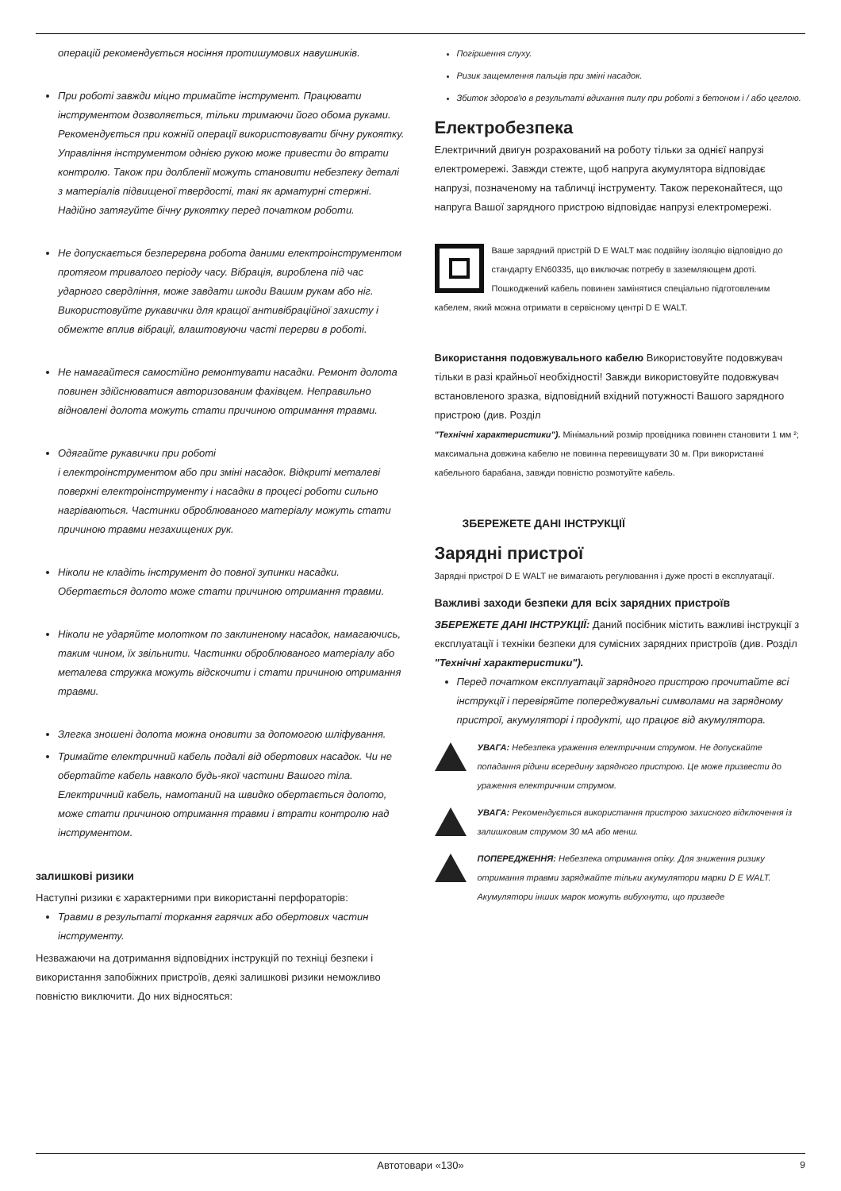операцій рекомендується носіння протишумових навушників.
При роботі завжди міцно тримайте інструмент. Працювати інструментом дозволяється, тільки тримаючи його обома руками. Рекомендується при кожній операції використовувати бічну рукоятку. Управління інструментом однією рукою може привести до втрати контролю. Також при долбленії можуть становити небезпеку деталі з матеріалів підвищеної твердості, такі як арматурні стержні. Надійно затягуйте бічну рукоятку перед початком роботи.
Не допускається безперервна робота даними електроінструментом протягом тривалого періоду часу. Вібрація, вироблена під час ударного свердління, може завдати шкоди Вашим рукам або ніг. Використовуйте рукавички для кращої антивібраційної захисту і обмежте вплив вібрації, влаштовуючи часті перерви в роботі.
Не намагайтеся самостійно ремонтувати насадки. Ремонт долота повинен здійснюватися авторизованим фахівцем. Неправильно відновлені долота можуть стати причиною отримання травми.
Одягайте рукавички при роботі
і електроінструментом або при зміні насадок. Відкриті металеві поверхні електроінструменту і насадки в процесі роботи сильно нагріваються. Частинки оброблюваного матеріалу можуть стати причиною травми незахищених рук.
Ніколи не кладіть інструмент до повної зупинки насадки. Обертається долото може стати причиною отримання травми.
Ніколи не ударяйте молотком по заклиненому насадок, намагаючись, таким чином, їх звільнити. Частинки оброблюваного матеріалу або металева стружка можуть відскочити і стати причиною отримання травми.
Злегка зношені долота можна оновити за допомогою шліфування.
Тримайте електричний кабель подалі від обертових насадок. Чи не обертайте кабель навколо будь-якої частини Вашого тіла. Електричний кабель, намотаний на швидко обертається долото, може стати причиною отримання травми і втрати контролю над інструментом.
залишкові ризики
Наступні ризики є характерними при використанні перфораторів:
Травми в результаті торкання гарячих або обертових частин інструменту.
Незважаючи на дотримання відповідних інструкцій по техніці безпеки і використання запобіжних пристроїв, деякі залишкові ризики неможливо повністю виключити. До них відносяться:
Погіршення слуху.
Ризик защемлення пальців при зміні насадок.
Збиток здоров'ю в результаті вдихання пилу при роботі з бетоном і / або цеглою.
Електробезпека
Електричний двигун розрахований на роботу тільки за однієї напрузі електромережі. Завжди стежте, щоб напруга акумулятора відповідає напрузі, позначеному на табличці інструменту. Також переконайтеся, що напруга Вашої зарядного пристрою відповідає напрузі електромережі.
Ваше зарядний пристрій D E WALT має подвійну ізоляцію відповідно до стандарту EN60335, що виключає потребу в заземляющем дроті. Пошкоджений кабель повинен замінятися спеціально підготовленим кабелем, який можна отримати в сервісному центрі D E WALT.
Використання подовжувального кабелю Використовуйте подовжувач тільки в разі крайньої необхідності! Завжди використовуйте подовжувач встановленого зразка, відповідний вхідний потужності Вашого зарядного пристрою (див. Розділ
"Технічні характеристики"). Мінімальний розмір провідника повинен становити 1 мм ²; максимальна довжина кабелю не повинна перевищувати 30 м. При використанні кабельного барабана, завжди повністю розмотуйте кабель.
ЗБЕРЕЖЕТЕ ДАНІ ІНСТРУКЦІЇ
Зарядні пристрої
Зарядні пристрої D E WALT не вимагають регулювання і дуже прості в експлуатації.
Важливі заходи безпеки для всіх зарядних пристроїв
ЗБЕРЕЖЕТЕ ДАНІ ІНСТРУКЦІЇ: Даний посібник містить важливі інструкції з експлуатації і техніки безпеки для сумісних зарядних пристроїв (див. Розділ "Технічні характеристики").
Перед початком експлуатації зарядного пристрою прочитайте всі інструкції і перевіряйте попереджувальні символами на зарядному пристрої, акумуляторі і продукті, що працює від акумулятора.
УВАГА: Небезпека ураження електричним струмом. Не допускайте попадання рідини всередину зарядного пристрою. Це може призвести до ураження електричним струмом.
УВАГА: Рекомендується використання пристрою захисного відключення із залишковим струмом 30 мА або менш.
ПОПЕРЕДЖЕННЯ: Небезпека отримання опіку. Для зниження ризику отримання травми заряджайте тільки акумулятори марки D E WALT. Акумулятори інших марок можуть вибухнути, що призведе
Автотовари «130» 9